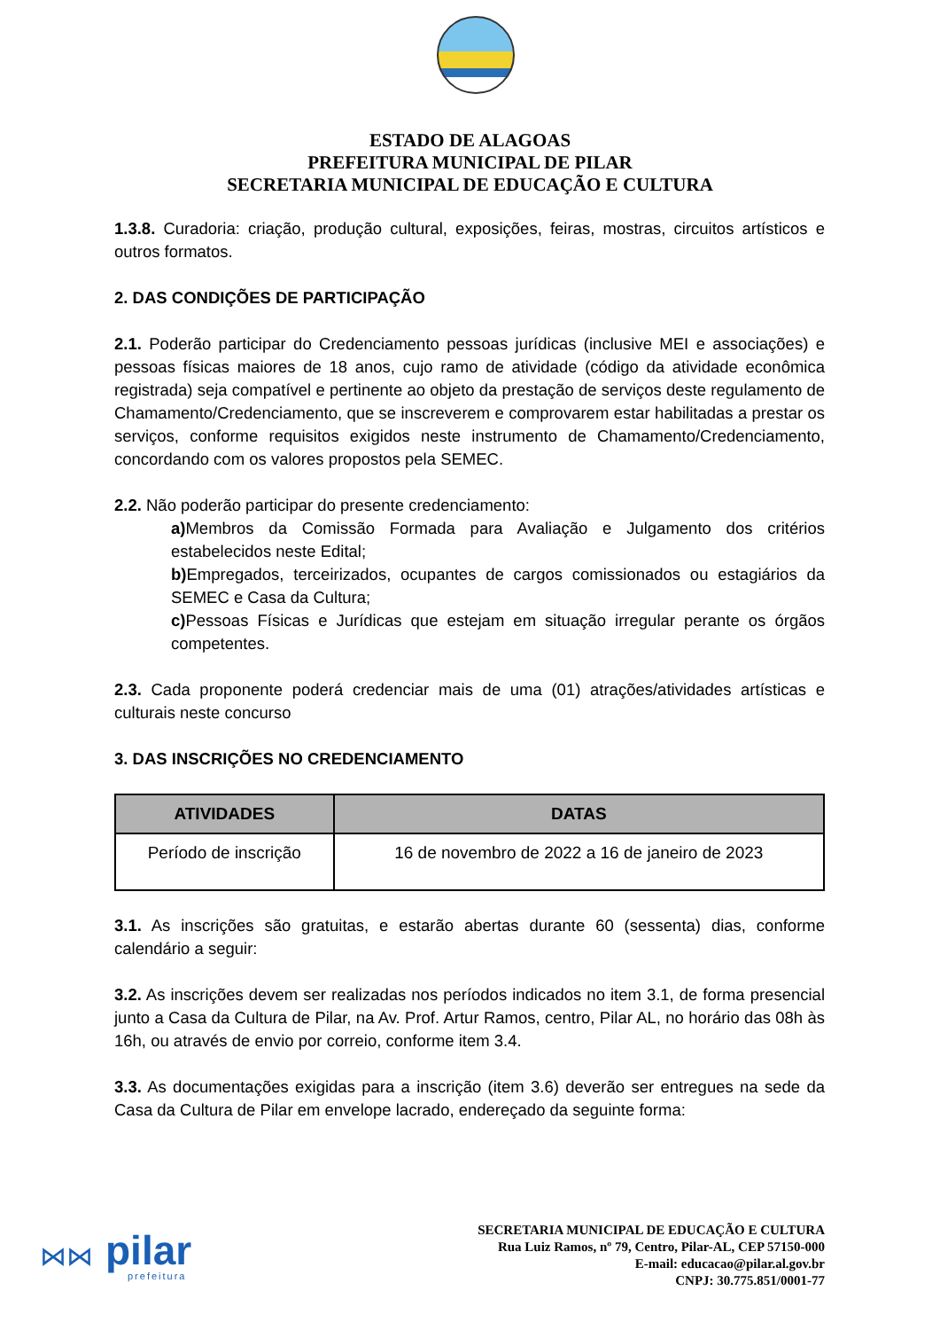ESTADO DE ALAGOAS
PREFEITURA MUNICIPAL DE PILAR
SECRETARIA MUNICIPAL DE EDUCAÇÃO E CULTURA
1.3.8. Curadoria: criação, produção cultural, exposições, feiras, mostras, circuitos artísticos e outros formatos.
2. DAS CONDIÇÕES DE PARTICIPAÇÃO
2.1. Poderão participar do Credenciamento pessoas jurídicas (inclusive MEI e associações) e pessoas físicas maiores de 18 anos, cujo ramo de atividade (código da atividade econômica registrada) seja compatível e pertinente ao objeto da prestação de serviços deste regulamento de Chamamento/Credenciamento, que se inscreverem e comprovarem estar habilitadas a prestar os serviços, conforme requisitos exigidos neste instrumento de Chamamento/Credenciamento, concordando com os valores propostos pela SEMEC.
2.2. Não poderão participar do presente credenciamento:
a) Membros da Comissão Formada para Avaliação e Julgamento dos critérios estabelecidos neste Edital;
b) Empregados, terceirizados, ocupantes de cargos comissionados ou estagiários da SEMEC e Casa da Cultura;
c) Pessoas Físicas e Jurídicas que estejam em situação irregular perante os órgãos competentes.
2.3. Cada proponente poderá credenciar mais de uma (01) atrações/atividades artísticas e culturais neste concurso
3. DAS INSCRIÇÕES NO CREDENCIAMENTO
| ATIVIDADES | DATAS |
| --- | --- |
| Período de inscrição | 16 de novembro de 2022 a 16 de janeiro de 2023 |
3.1. As inscrições são gratuitas, e estarão abertas durante 60 (sessenta) dias, conforme calendário a seguir:
3.2. As inscrições devem ser realizadas nos períodos indicados no item 3.1, de forma presencial junto a Casa da Cultura de Pilar, na Av. Prof. Artur Ramos, centro, Pilar AL, no horário das 08h às 16h, ou através de envio por correio, conforme item 3.4.
3.3. As documentações exigidas para a inscrição (item 3.6) deverão ser entregues na sede da Casa da Cultura de Pilar em envelope lacrado, endereçado da seguinte forma:
⋈⋈
pilar
prefeitura
SECRETARIA MUNICIPAL DE EDUCAÇÃO E CULTURA
Rua Luiz Ramos, nº 79, Centro, Pilar-AL, CEP 57150-000
E-mail: educacao@pilar.al.gov.br
CNPJ: 30.775.851/0001-77